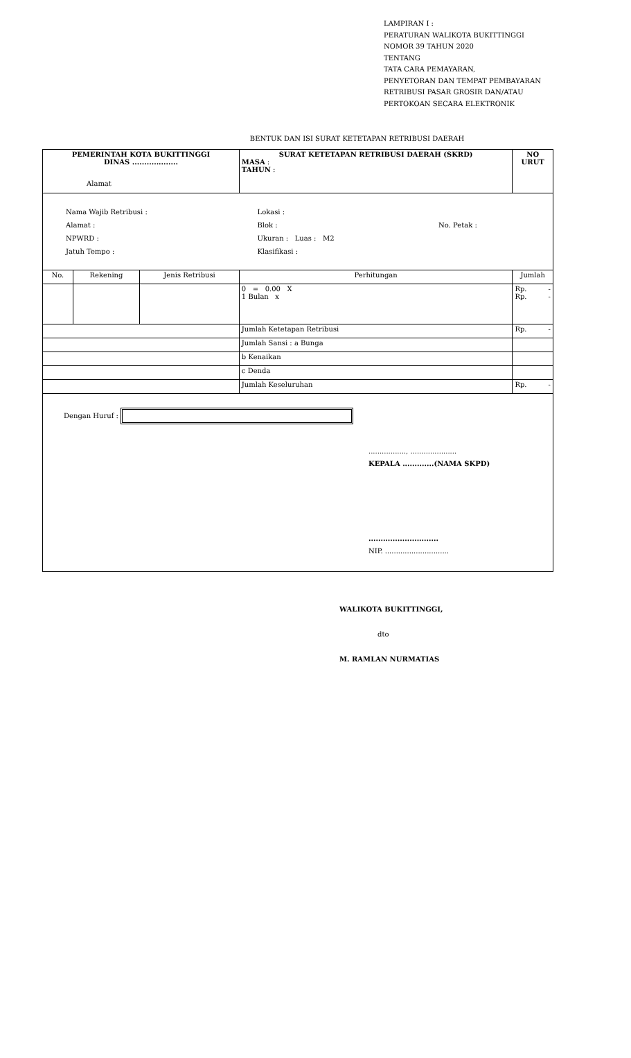LAMPIRAN I :
PERATURAN WALIKOTA BUKITTINGGI
NOMOR 39 TAHUN 2020
TENTANG
TATA CARA PEMAYARAN,
PENYETORAN DAN TEMPAT PEMBAYARAN
RETRIBUSI PASAR GROSIR DAN/ATAU
PERTOKOAN SECARA ELEKTRONIK
BENTUK DAN ISI SURAT KETETAPAN RETRIBUSI DAERAH
| PEMERINTAH KOTA BUKITTINGGI DINAS ................... Alamat | | | SURAT KETETAPAN RETRIBUSI DAERAH (SKRD) MASA : TAHUN : | NO URUT |
| / Nama Wajib Retribusi : / Lokasi : / / / Alamat : / Blok : / No. Petak : / / NPWRD : / Ukuran : Luas : M2 / / / Jatuh Tempo : / Klasifikasi : / / | | | | |
| No. | Rekening | Jenis Retribusi | Perhitungan | Jumlah |
| | | | 0 = 0.00 X 1 Bulan x | Rp. - Rp. - |
| | | | Jumlah Ketetapan Retribusi | Rp. - |
| | | | Jumlah Sansi : a Bunga | |
| | | | b Kenaikan | |
| | | | c Denda | |
| | | | Jumlah Keseluruhan | Rp. - |
| Dengan Huruf : ................., ..................... KEPALA .............(NAMA SKPD) ............................. NIP. ............................. | | | | |
WALIKOTA BUKITTINGGI,
dto
M. RAMLAN NURMATIAS